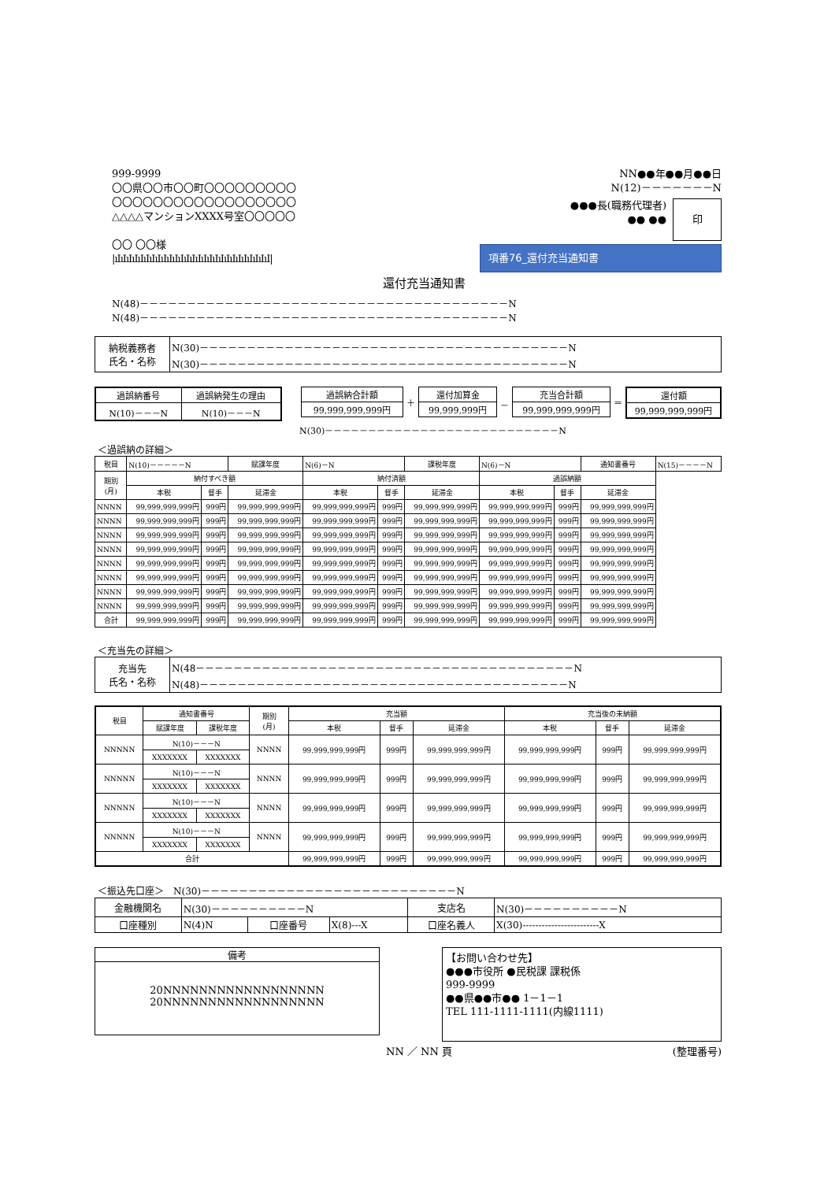999-9999
〇〇県〇〇市〇〇町〇〇〇〇〇〇〇〇〇
〇〇〇〇〇〇〇〇〇〇〇〇〇〇〇〇〇〇
△△△△マンションXXXX号室〇〇〇〇〇
〇〇 〇〇様
|ıIıIıIıIıIıIıIıIıIıIıIıIıIıIıIıIıIıIıIıIıIıIıIıIıIıIıI|
NN●●年●●月●●日
N(12)－－－－－－－N
●●●長(職務代理者)
●● ●●
印
項番76_還付充当通知書
還付充当通知書
N(48)－－－－－－－－－－－－－－－－－－－－－－－－－－－－－－－－－－－－－－－N
N(48)－－－－－－－－－－－－－－－－－－－－－－－－－－－－－－－－－－－－－－－N
| 納税義務者 氏名・名称 | N(30)－－－－－－－－－－－－－－－－－－－－－－－－－－－－－－－－－－－－－－－N N(30)－－－－－－－－－－－－－－－－－－－－－－－－－－－－－－－－－－－－－－－N |
| 過誤納番号 | 過誤納発生の理由 |
| N(10)－－－N | N(10)－－－N |
| 過誤納合計額 |
| 99,999,999,999円 |
＋
| 還付加算金 |
| 99,999,999円 |
－
| 充当合計額 |
| 99,999,999,999円 |
＝
| 還付額 |
| 99,999,999,999円 |
N(30)－－－－－－－－－－－－－－－－－－－－－－－－－－－N
＜過誤納の詳細＞
| 税目 | N(10)－－－－－N | | 賦課年度 | N(6)－N | | 課税年度 | N(6)－N | | 通知書番号 | N(15)－－－－N |
| 期別 (月) | 納付すべき額 | | | 納付済額 | | | 過誤納額 | | | |
| | 本税 | 督手 | 延滞金 | 本税 | 督手 | 延滞金 | 本税 | 督手 | 延滞金 | |
| NNNN | 99,999,999,999円 | 999円 | 99,999,999,999円 | 99,999,999,999円 | 999円 | 99,999,999,999円 | 99,999,999,999円 | 999円 | 99,999,999,999円 | |
| NNNN | 99,999,999,999円 | 999円 | 99,999,999,999円 | 99,999,999,999円 | 999円 | 99,999,999,999円 | 99,999,999,999円 | 999円 | 99,999,999,999円 | |
| NNNN | 99,999,999,999円 | 999円 | 99,999,999,999円 | 99,999,999,999円 | 999円 | 99,999,999,999円 | 99,999,999,999円 | 999円 | 99,999,999,999円 | |
| NNNN | 99,999,999,999円 | 999円 | 99,999,999,999円 | 99,999,999,999円 | 999円 | 99,999,999,999円 | 99,999,999,999円 | 999円 | 99,999,999,999円 | |
| NNNN | 99,999,999,999円 | 999円 | 99,999,999,999円 | 99,999,999,999円 | 999円 | 99,999,999,999円 | 99,999,999,999円 | 999円 | 99,999,999,999円 | |
| NNNN | 99,999,999,999円 | 999円 | 99,999,999,999円 | 99,999,999,999円 | 999円 | 99,999,999,999円 | 99,999,999,999円 | 999円 | 99,999,999,999円 | |
| NNNN | 99,999,999,999円 | 999円 | 99,999,999,999円 | 99,999,999,999円 | 999円 | 99,999,999,999円 | 99,999,999,999円 | 999円 | 99,999,999,999円 | |
| NNNN | 99,999,999,999円 | 999円 | 99,999,999,999円 | 99,999,999,999円 | 999円 | 99,999,999,999円 | 99,999,999,999円 | 999円 | 99,999,999,999円 | |
| 合計 | 99,999,999,999円 | 999円 | 99,999,999,999円 | 99,999,999,999円 | 999円 | 99,999,999,999円 | 99,999,999,999円 | 999円 | 99,999,999,999円 | |
＜充当先の詳細＞
| 充当先 氏名・名称 | N(48－－－－－－－－－－－－－－－－－－－－－－－－－－－－－－－－－－－－－－－－N N(48)－－－－－－－－－－－－－－－－－－－－－－－－－－－－－－－－－－－－－－－N |
| 税目 | 通知書番号 | | 期別 (月) | 充当額 | | | 充当後の未納額 | | |
| --- | --- | --- | --- | --- | --- | --- | --- | --- | --- |
| | 賦課年度 | 課税年度 | | 本税 | 督手 | 延滞金 | 本税 | 督手 | 延滞金 |
| NNNNN | N(10)－－－N | | NNNN | 99,999,999,999円 | 999円 | 99,999,999,999円 | 99,999,999,999円 | 999円 | 99,999,999,999円 |
| | XXXXXXX | XXXXXXX | | | | | | | |
| NNNNN | N(10)－－－N | | NNNN | 99,999,999,999円 | 999円 | 99,999,999,999円 | 99,999,999,999円 | 999円 | 99,999,999,999円 |
| | XXXXXXX | XXXXXXX | | | | | | | |
| NNNNN | N(10)－－－N | | NNNN | 99,999,999,999円 | 999円 | 99,999,999,999円 | 99,999,999,999円 | 999円 | 99,999,999,999円 |
| | XXXXXXX | XXXXXXX | | | | | | | |
| NNNNN | N(10)－－－N | | NNNN | 99,999,999,999円 | 999円 | 99,999,999,999円 | 99,999,999,999円 | 999円 | 99,999,999,999円 |
| | XXXXXXX | XXXXXXX | | | | | | | |
| 合計 | | | | 99,999,999,999円 | 999円 | 99,999,999,999円 | 99,999,999,999円 | 999円 | 99,999,999,999円 |
＜振込先口座＞　N(30)－－－－－－－－－－－－－－－－－－－－－－－－－－－N
| 金融機関名 | N(30)－－－－－－－－－－N | | | 支店名 | N(30)－－－－－－－－－－N |
| 口座種別 | N(4)N | 口座番号 | X(8)---X | 口座名義人 | X(30)------------------------X |
備考
20NNNNNNNNNNNNNNNNNN
20NNNNNNNNNNNNNNNNNN
【お問い合わせ先】
●●●市役所 ●民税課 課税係
999-9999
●●県●●市●● 1－1－1
TEL 111-1111-1111(内線1111)
NN ／ NN 頁 (整理番号)